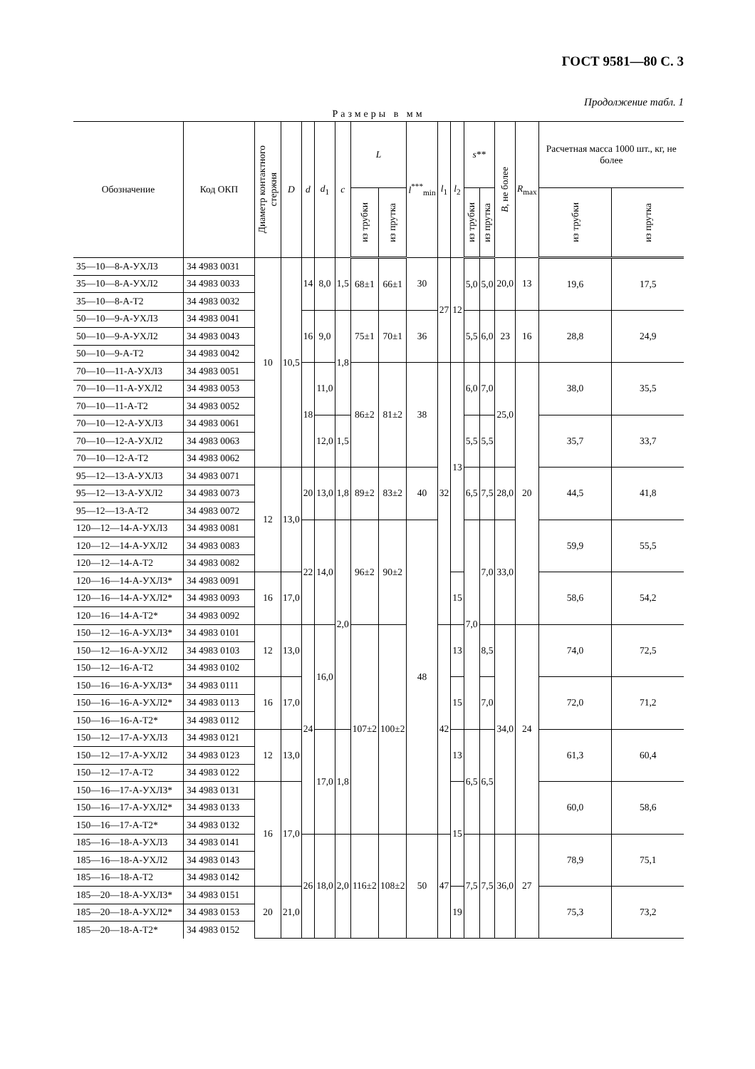ГОСТ 9581—80 С. 3
Продолжение табл. 1
Размеры в мм
| Обозначение | Код ОКП | Диаметр контактного стержня | D | d | d<sub>1</sub> | c | L | | l<sup>***</sup><sub>min</sub> | l<sub>1</sub> | l<sub>2</sub> | s ** | | B , не более | R<sub>max</sub> | Расчетная масса 1000 шт., кг, не более | |
| --- | --- | --- | --- | --- | --- | --- | --- | --- | --- | --- | --- | --- | --- | --- | --- | --- | --- |
| | | | | | | | из трубки | из прутка | | | | из трубки | из прутка | | | из трубки | из прутка |
| 35—10—8-А-УХЛ3 | 34 4983 0031 | 10 | 10,5 | 14 | 8,0 | 1,5 | 68±1 | 66±1 | 30 | 27 | 12 | 5,0 | 5,0 | 20,0 | 13 | 19,6 | 17,5 |
| 35—10—8-А-УХЛ2 | 34 4983 0033 | | | | | | | | | | | | | | | | |
| 35—10—8-А-Т2 | 34 4983 0032 | | | | | | | | | | | | | | | | |
| 50—10—9-А-УХЛ3 | 34 4983 0041 | | | 16 | 9,0 | 1,8 | 75±1 | 70±1 | 36 | | | 5,5 | 6,0 | 23 | 16 | 28,8 | 24,9 |
| 50—10—9-А-УХЛ2 | 34 4983 0043 | | | | | | | | | | | | | | | | |
| 50—10—9-А-Т2 | 34 4983 0042 | | | | | | | | | | | | | | | | |
| 70—10—11-А-УХЛ3 | 34 4983 0051 | | | 18 | 11,0 | | 86±2 | 81±2 | 38 | 32 | 13 | 6,0 | 7,0 | 25,0 | 20 | 38,0 | 35,5 |
| 70—10—11-А-УХЛ2 | 34 4983 0053 | | | | | | | | | | | | | | | | |
| 70—10—11-А-Т2 | 34 4983 0052 | | | | | | | | | | | | | | | | |
| 70—10—12-А-УХЛ3 | 34 4983 0061 | | | | 12,0 | 1,5 | | | | | | 5,5 | 5,5 | | | 35,7 | 33,7 |
| 70—10—12-А-УХЛ2 | 34 4983 0063 | | | | | | | | | | | | | | | | |
| 70—10—12-А-Т2 | 34 4983 0062 | | | | | | | | | | | | | | | | |
| 95—12—13-А-УХЛ3 | 34 4983 0071 | 12 | 13,0 | 20 | 13,0 | 1,8 | 89±2 | 83±2 | 40 | | | 6,5 | 7,5 | 28,0 | | 44,5 | 41,8 |
| 95—12—13-А-УХЛ2 | 34 4983 0073 | | | | | | | | | | | | | | | | |
| 95—12—13-А-Т2 | 34 4983 0072 | | | | | | | | | | | | | | | | |
| 120—12—14-А-УХЛ3 | 34 4983 0081 | | | 22 | 14,0 | 2,0 | 96±2 | 90±2 | 48 | | | 7,0 | 7,0 | 33,0 | | 59,9 | 55,5 |
| 120—12—14-А-УХЛ2 | 34 4983 0083 | | | | | | | | | | | | | | | | |
| 120—12—14-А-Т2 | 34 4983 0082 | | | | | | | | | | | | | | | | |
| 120—16—14-А-УХЛ3* | 34 4983 0091 | 16 | 17,0 | | | | | | | | 15 | | | | | 58,6 | 54,2 |
| 120—16—14-А-УХЛ2* | 34 4983 0093 | | | | | | | | | | | | | | | | |
| 120—16—14-А-Т2* | 34 4983 0092 | | | | | | | | | | | | | | | | |
| 150—12—16-А-УХЛ3* | 34 4983 0101 | 12 | 13,0 | 24 | 16,0 | | 107±2 | 100±2 | | 42 | 13 | | 8,5 | 34,0 | 24 | 74,0 | 72,5 |
| 150—12—16-А-УХЛ2 | 34 4983 0103 | | | | | | | | | | | | | | | | |
| 150—12—16-А-Т2 | 34 4983 0102 | | | | | | | | | | | | | | | | |
| 150—16—16-А-УХЛ3* | 34 4983 0111 | 16 | 17,0 | | | | | | | | 15 | | 7,0 | | | 72,0 | 71,2 |
| 150—16—16-А-УХЛ2* | 34 4983 0113 | | | | | | | | | | | | | | | | |
| 150—16—16-А-Т2* | 34 4983 0112 | | | | | | | | | | | | | | | | |
| 150—12—17-А-УХЛ3 | 34 4983 0121 | 12 | 13,0 | | 17,0 | 1,8 | | | | | 13 | 6,5 | 6,5 | | | 61,3 | 60,4 |
| 150—12—17-А-УХЛ2 | 34 4983 0123 | | | | | | | | | | | | | | | | |
| 150—12—17-А-Т2 | 34 4983 0122 | | | | | | | | | | | | | | | | |
| 150—16—17-А-УХЛ3* | 34 4983 0131 | 16 | 17,0 | | | | | | | | 15 | | | | | 60,0 | 58,6 |
| 150—16—17-А-УХЛ2* | 34 4983 0133 | | | | | | | | | | | | | | | | |
| 150—16—17-А-Т2* | 34 4983 0132 | | | | | | | | | | | | | | | | |
| 185—16—18-А-УХЛ3 | 34 4983 0141 | | | 26 | 18,0 | 2,0 | 116±2 | 108±2 | 50 | 47 | | 7,5 | 7,5 | 36,0 | 27 | 78,9 | 75,1 |
| 185—16—18-А-УХЛ2 | 34 4983 0143 | | | | | | | | | | | | | | | | |
| 185—16—18-А-Т2 | 34 4983 0142 | | | | | | | | | | | | | | | | |
| 185—20—18-А-УХЛ3* | 34 4983 0151 | 20 | 21,0 | | | | | | | | 19 | | | | | 75,3 | 73,2 |
| 185—20—18-А-УХЛ2* | 34 4983 0153 | | | | | | | | | | | | | | | | |
| 185—20—18-А-Т2* | 34 4983 0152 | | | | | | | | | | | | | | | | |